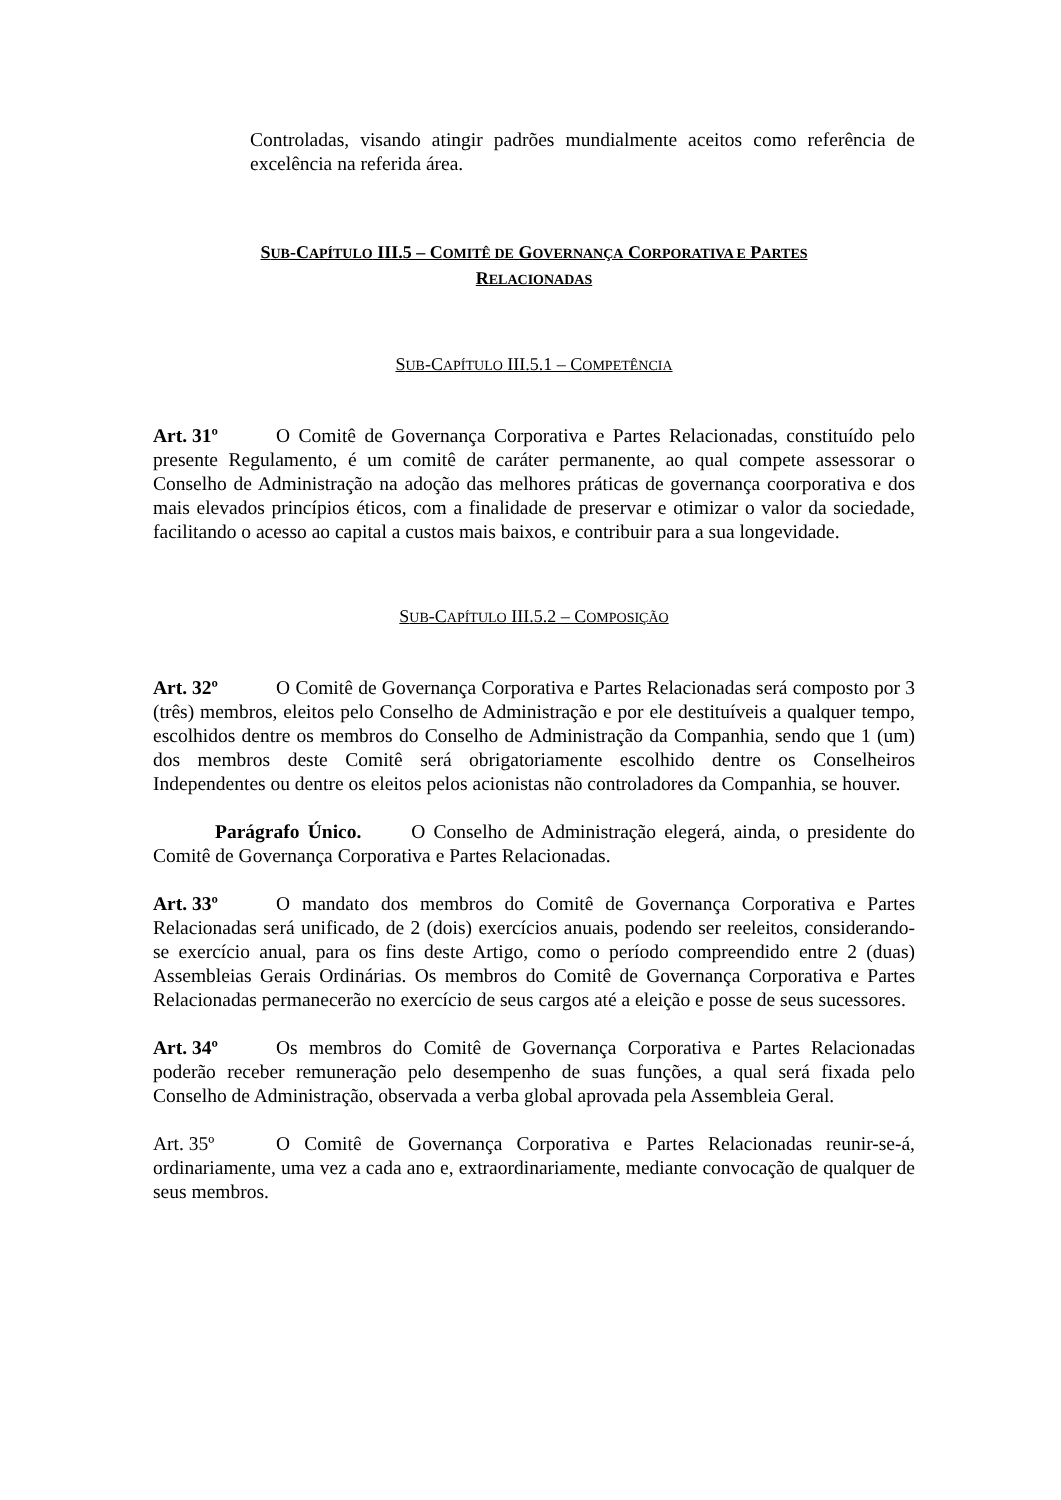Controladas, visando atingir padrões mundialmente aceitos como referência de excelência na referida área.
SUB-CAPÍTULO III.5 – COMITÊ DE GOVERNANÇA CORPORATIVA E PARTES
RELACIONADAS
SUB-CAPÍTULO III.5.1 – COMPETÊNCIA
Art. 31º O Comitê de Governança Corporativa e Partes Relacionadas, constituído pelo presente Regulamento, é um comitê de caráter permanente, ao qual compete assessorar o Conselho de Administração na adoção das melhores práticas de governança coorporativa e dos mais elevados princípios éticos, com a finalidade de preservar e otimizar o valor da sociedade, facilitando o acesso ao capital a custos mais baixos, e contribuir para a sua longevidade.
SUB-CAPÍTULO III.5.2 – COMPOSIÇÃO
Art. 32º O Comitê de Governança Corporativa e Partes Relacionadas será composto por 3 (três) membros, eleitos pelo Conselho de Administração e por ele destituíveis a qualquer tempo, escolhidos dentre os membros do Conselho de Administração da Companhia, sendo que 1 (um) dos membros deste Comitê será obrigatoriamente escolhido dentre os Conselheiros Independentes ou dentre os eleitos pelos acionistas não controladores da Companhia, se houver.
Parágrafo Único. O Conselho de Administração elegerá, ainda, o presidente do Comitê de Governança Corporativa e Partes Relacionadas.
Art. 33º O mandato dos membros do Comitê de Governança Corporativa e Partes Relacionadas será unificado, de 2 (dois) exercícios anuais, podendo ser reeleitos, considerando-se exercício anual, para os fins deste Artigo, como o período compreendido entre 2 (duas) Assembleias Gerais Ordinárias. Os membros do Comitê de Governança Corporativa e Partes Relacionadas permanecerão no exercício de seus cargos até a eleição e posse de seus sucessores.
Art. 34º Os membros do Comitê de Governança Corporativa e Partes Relacionadas poderão receber remuneração pelo desempenho de suas funções, a qual será fixada pelo Conselho de Administração, observada a verba global aprovada pela Assembleia Geral.
Art. 35º O Comitê de Governança Corporativa e Partes Relacionadas reunir-se-á, ordinariamente, uma vez a cada ano e, extraordinariamente, mediante convocação de qualquer de seus membros.